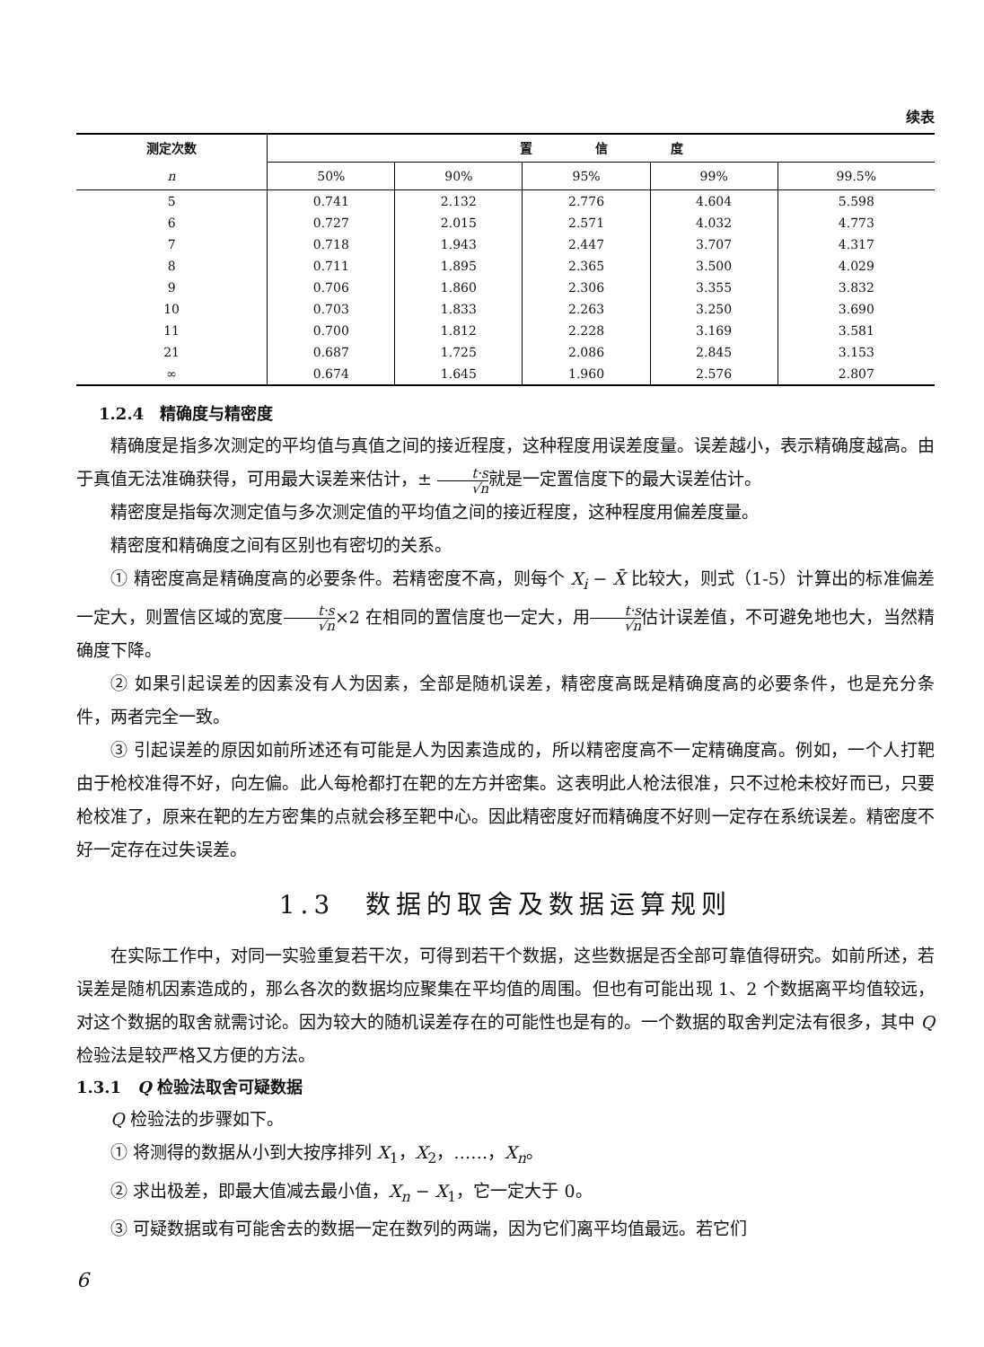续表
| 测定次数 | 置 信 度 | | | | |
| --- | --- | --- | --- | --- | --- |
| n | 50% | 90% | 95% | 99% | 99.5% |
| 5 | 0.741 | 2.132 | 2.776 | 4.604 | 5.598 |
| 6 | 0.727 | 2.015 | 2.571 | 4.032 | 4.773 |
| 7 | 0.718 | 1.943 | 2.447 | 3.707 | 4.317 |
| 8 | 0.711 | 1.895 | 2.365 | 3.500 | 4.029 |
| 9 | 0.706 | 1.860 | 2.306 | 3.355 | 3.832 |
| 10 | 0.703 | 1.833 | 2.263 | 3.250 | 3.690 |
| 11 | 0.700 | 1.812 | 2.228 | 3.169 | 3.581 |
| 21 | 0.687 | 1.725 | 2.086 | 2.845 | 3.153 |
| ∞ | 0.674 | 1.645 | 1.960 | 2.576 | 2.807 |
1.2.4　精确度与精密度
精确度是指多次测定的平均值与真值之间的接近程度，这种程度用误差度量。误差越小，表示精确度越高。由于真值无法准确获得，可用最大误差来估计，± t·s √n就是一定置信度下的最大误差估计。
精密度是指每次测定值与多次测定值的平均值之间的接近程度，这种程度用偏差度量。
精密度和精确度之间有区别也有密切的关系。
① 精密度高是精确度高的必要条件。若精密度不高，则每个 X<sub>i</sub> − X̄ 比较大，则式（1-5）计算出的标准偏差一定大，则置信区域的宽度t·s √n×2 在相同的置信度也一定大，用t·s √n估计误差值，不可避免地也大，当然精确度下降。
② 如果引起误差的因素没有人为因素，全部是随机误差，精密度高既是精确度高的必要条件，也是充分条件，两者完全一致。
③ 引起误差的原因如前所述还有可能是人为因素造成的，所以精密度高不一定精确度高。例如，一个人打靶由于枪校准得不好，向左偏。此人每枪都打在靶的左方并密集。这表明此人枪法很准，只不过枪未校好而已，只要枪校准了，原来在靶的左方密集的点就会移至靶中心。因此精密度好而精确度不好则一定存在系统误差。精密度不好一定存在过失误差。
1.3　数据的取舍及数据运算规则
在实际工作中，对同一实验重复若干次，可得到若干个数据，这些数据是否全部可靠值得研究。如前所述，若误差是随机因素造成的，那么各次的数据均应聚集在平均值的周围。但也有可能出现 1、2 个数据离平均值较远，对这个数据的取舍就需讨论。因为较大的随机误差存在的可能性也是有的。一个数据的取舍判定法有很多，其中 Q 检验法是较严格又方便的方法。
1.3.1　Q 检验法取舍可疑数据
Q 检验法的步骤如下。
① 将测得的数据从小到大按序排列 X<sub>1</sub>，X<sub>2</sub>，……，X<sub>n</sub>。
② 求出极差，即最大值减去最小值，X<sub>n</sub> − X<sub>1</sub>，它一定大于 0。
③ 可疑数据或有可能舍去的数据一定在数列的两端，因为它们离平均值最远。若它们
6